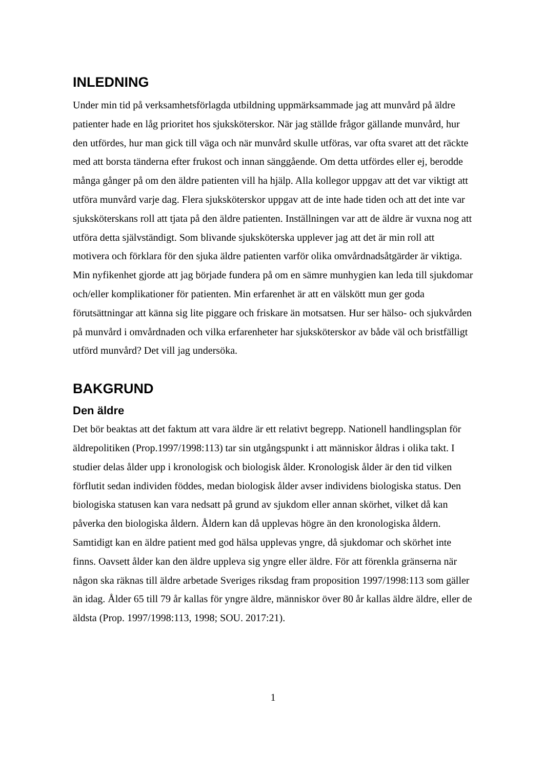INLEDNING
Under min tid på verksamhetsförlagda utbildning uppmärksammade jag att munvård på äldre patienter hade en låg prioritet hos sjuksköterskor. När jag ställde frågor gällande munvård, hur den utfördes, hur man gick till väga och när munvård skulle utföras, var ofta svaret att det räckte med att borsta tänderna efter frukost och innan sänggående. Om detta utfördes eller ej, berodde många gånger på om den äldre patienten vill ha hjälp. Alla kollegor uppgav att det var viktigt att utföra munvård varje dag. Flera sjuksköterskor uppgav att de inte hade tiden och att det inte var sjuksköterskans roll att tjata på den äldre patienten. Inställningen var att de äldre är vuxna nog att utföra detta självständigt. Som blivande sjuksköterska upplever jag att det är min roll att motivera och förklara för den sjuka äldre patienten varför olika omvårdnadsåtgärder är viktiga. Min nyfikenhet gjorde att jag började fundera på om en sämre munhygien kan leda till sjukdomar och/eller komplikationer för patienten. Min erfarenhet är att en välskött mun ger goda förutsättningar att känna sig lite piggare och friskare än motsatsen. Hur ser hälso- och sjukvården på munvård i omvårdnaden och vilka erfarenheter har sjuksköterskor av både väl och bristfälligt utförd munvård? Det vill jag undersöka.
BAKGRUND
Den äldre
Det bör beaktas att det faktum att vara äldre är ett relativt begrepp. Nationell handlingsplan för äldrepolitiken (Prop.1997/1998:113) tar sin utgångspunkt i att människor åldras i olika takt. I studier delas ålder upp i kronologisk och biologisk ålder. Kronologisk ålder är den tid vilken förflutit sedan individen föddes, medan biologisk ålder avser individens biologiska status. Den biologiska statusen kan vara nedsatt på grund av sjukdom eller annan skörhet, vilket då kan påverka den biologiska åldern. Åldern kan då upplevas högre än den kronologiska åldern. Samtidigt kan en äldre patient med god hälsa upplevas yngre, då sjukdomar och skörhet inte finns. Oavsett ålder kan den äldre uppleva sig yngre eller äldre. För att förenkla gränserna när någon ska räknas till äldre arbetade Sveriges riksdag fram proposition 1997/1998:113 som gäller än idag. Ålder 65 till 79 år kallas för yngre äldre, människor över 80 år kallas äldre äldre, eller de äldsta (Prop. 1997/1998:113, 1998; SOU. 2017:21).
1